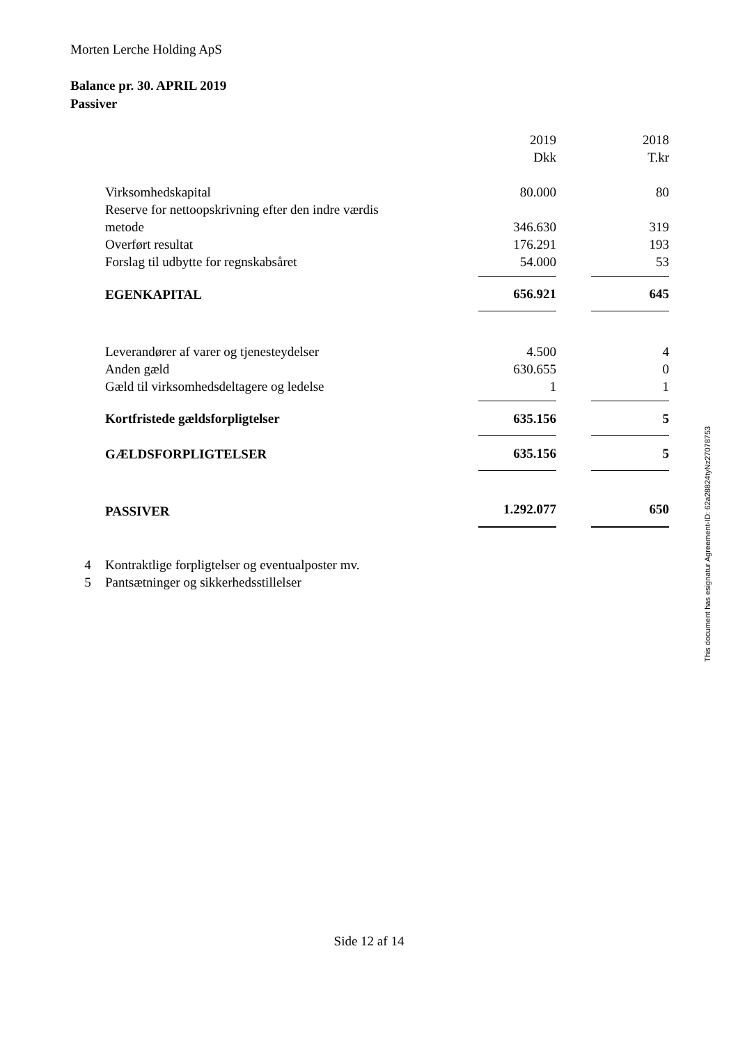Morten Lerche Holding ApS
Balance pr. 30. APRIL 2019
Passiver
| | 2019 Dkk | | 2018 T.kr |
| Virksomhedskapital | 80.000 | | 80 |
| Reserve for nettoopskrivning efter den indre værdis metode | 346.630 | | 319 |
| Overført resultat | 176.291 | | 193 |
| Forslag til udbytte for regnskabsåret | 54.000 | | 53 |
| EGENKAPITAL | 656.921 | | 645 |
| Leverandører af varer og tjenesteydelser | 4.500 | | 4 |
| Anden gæld | 630.655 | | 0 |
| Gæld til virksomhedsdeltagere og ledelse | 1 | | 1 |
| Kortfristede gældsforpligtelser | 635.156 | | 5 |
| GÆLDSFORPLIGTELSER | 635.156 | | 5 |
| PASSIVER | 1.292.077 | | 650 |
4 Kontraktlige forpligtelser og eventualposter mv.
5 Pantsætninger og sikkerhedsstillelser
This document has esignatur Agreement-ID: 62a28824tyNz27078753
Side 12 af 14